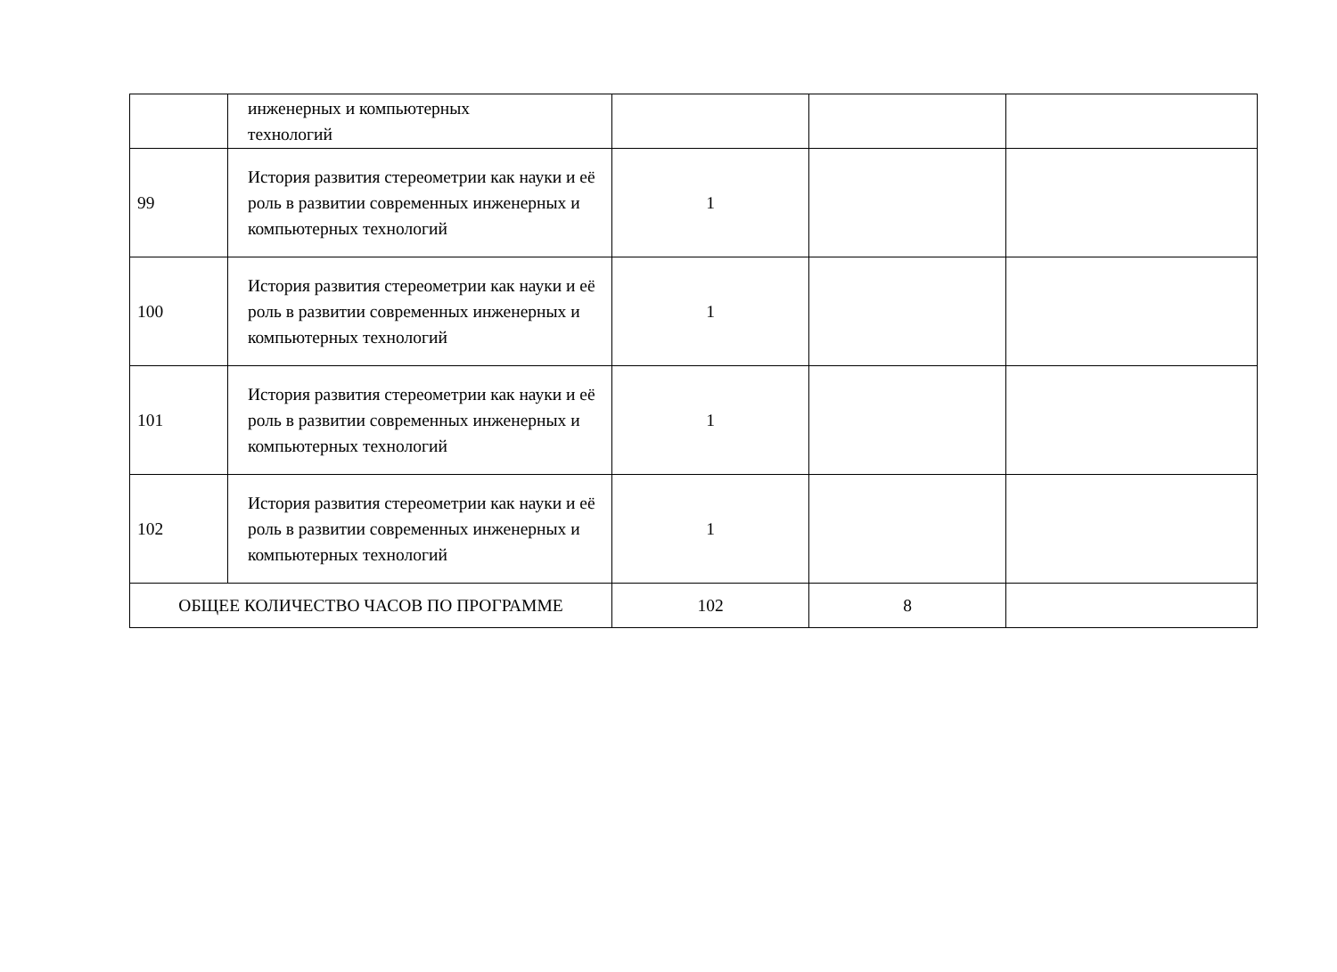| | инженерных и компьютерных технологий | | | |
| 99 | История развития стереометрии как науки и её роль в развитии современных инженерных и компьютерных технологий | 1 | | |
| 100 | История развития стереометрии как науки и её роль в развитии современных инженерных и компьютерных технологий | 1 | | |
| 101 | История развития стереометрии как науки и её роль в развитии современных инженерных и компьютерных технологий | 1 | | |
| 102 | История развития стереометрии как науки и её роль в развитии современных инженерных и компьютерных технологий | 1 | | |
| ОБЩЕЕ КОЛИЧЕСТВО ЧАСОВ ПО ПРОГРАММЕ | | 102 | 8 | |